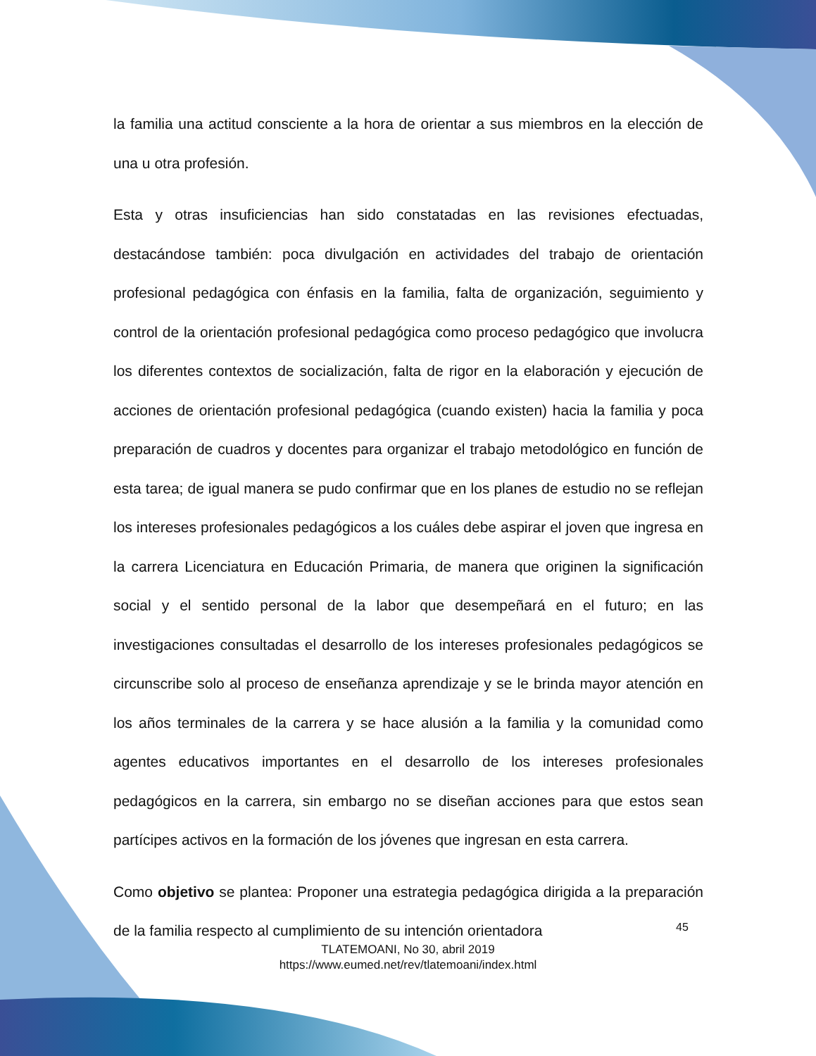la familia una actitud consciente a la hora de orientar a sus miembros en la elección de una u otra profesión.
Esta y otras insuficiencias han sido constatadas en las revisiones efectuadas, destacándose también: poca divulgación en actividades del trabajo de orientación profesional pedagógica con énfasis en la familia, falta de organización, seguimiento y control de la orientación profesional pedagógica como proceso pedagógico que involucra los diferentes contextos de socialización, falta de rigor en la elaboración y ejecución de acciones de orientación profesional pedagógica (cuando existen) hacia la familia y poca preparación de cuadros y docentes para organizar el trabajo metodológico en función de esta tarea; de igual manera se pudo confirmar que en los planes de estudio no se reflejan los intereses profesionales pedagógicos a los cuáles debe aspirar el joven que ingresa en la carrera Licenciatura en Educación Primaria, de manera que originen la significación social y el sentido personal de la labor que desempeñará en el futuro; en las investigaciones consultadas el desarrollo de los intereses profesionales pedagógicos se circunscribe solo al proceso de enseñanza aprendizaje y se le brinda mayor atención en los años terminales de la carrera y se hace alusión a la familia y la comunidad como agentes educativos importantes en el desarrollo de los intereses profesionales pedagógicos en la carrera, sin embargo no se diseñan acciones para que estos sean partícipes activos en la formación de los jóvenes que ingresan en esta carrera.
Como objetivo se plantea: Proponer una estrategia pedagógica dirigida a la preparación de la familia respecto al cumplimiento de su intención orientadora
45
TLATEMOANI, No 30, abril 2019
https://www.eumed.net/rev/tlatemoani/index.html